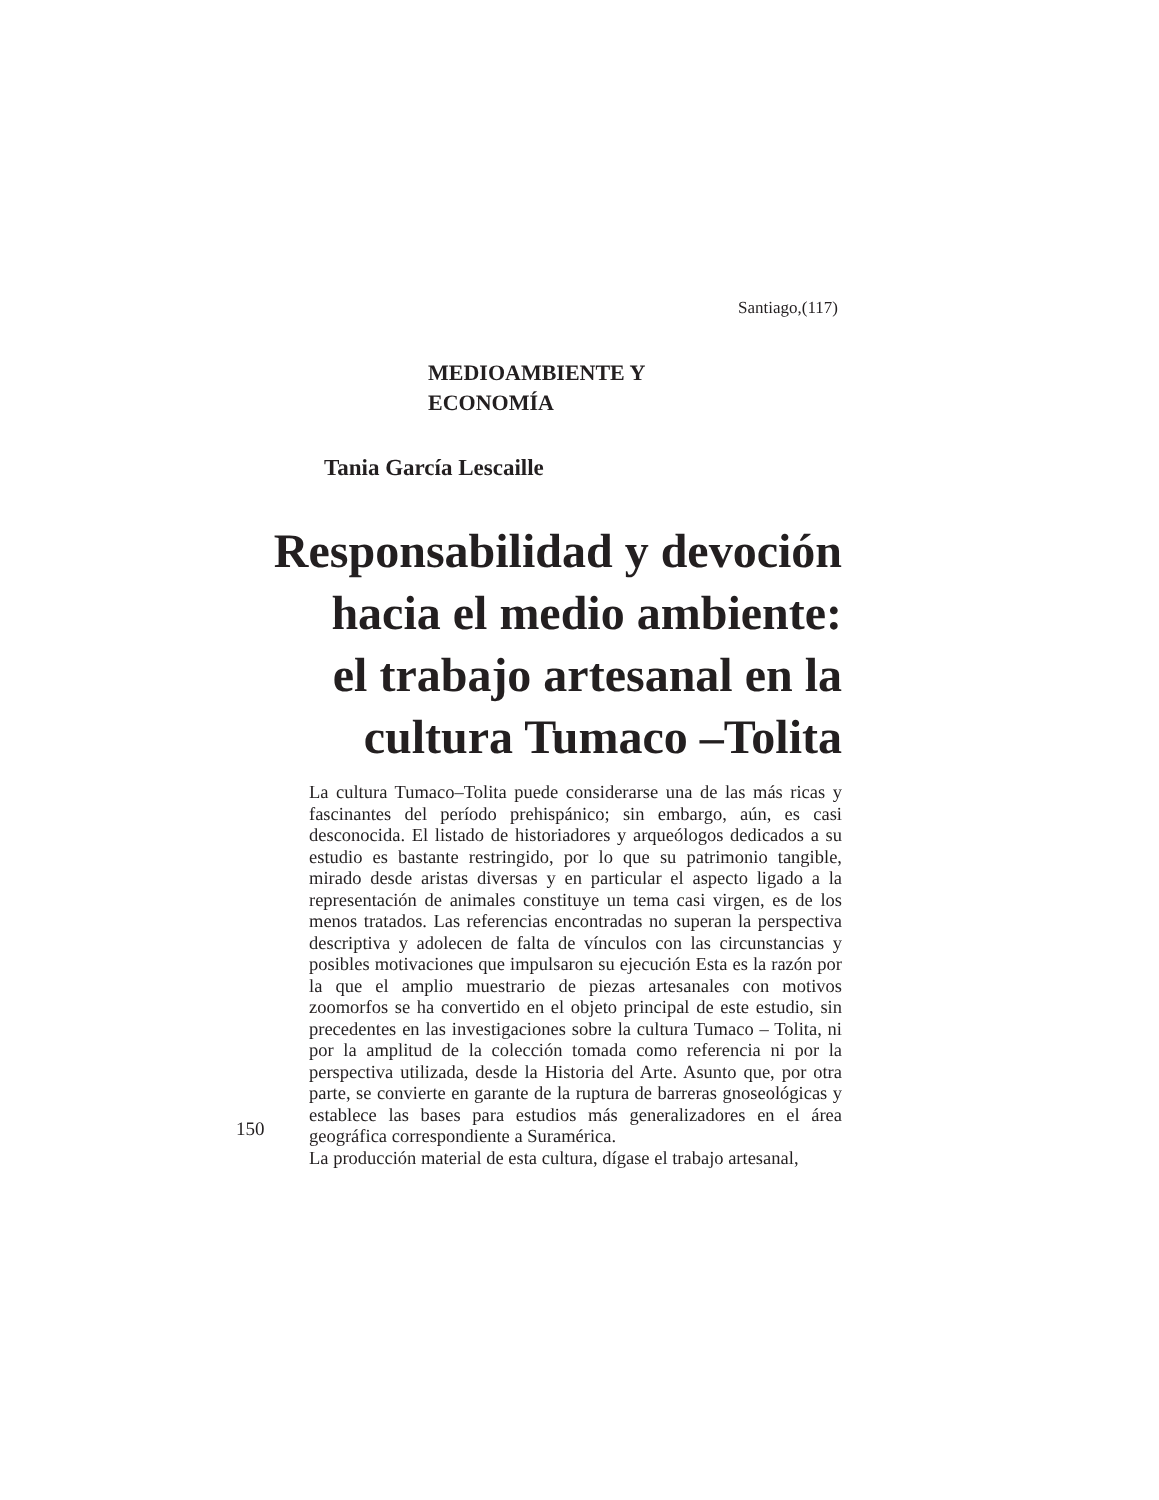Santiago,(117)
MEDIOAMBIENTE Y
ECONOMÍA
Tania García Lescaille
Responsabilidad y devoción
hacia el medio ambiente:
el trabajo artesanal en la
cultura Tumaco –Tolita
La cultura Tumaco–Tolita puede considerarse una de las más ricas y fascinantes del período prehispánico; sin embargo, aún, es casi desconocida. El listado de historiadores y arqueólogos dedicados a su estudio es bastante restringido, por lo que su patrimonio tangible, mirado desde aristas diversas y en particular el aspecto ligado a la representación de animales constituye un tema casi virgen, es de los menos tratados. Las referencias encontradas no superan la perspectiva descriptiva y adolecen de falta de vínculos con las circunstancias y posibles motivaciones que impulsaron su ejecución Esta es la razón por la que el amplio muestrario de piezas artesanales con motivos zoomorfos se ha convertido en el objeto principal de este estudio, sin precedentes en las investigaciones sobre la cultura Tumaco – Tolita, ni por la amplitud de la colección tomada como referencia ni por la perspectiva utilizada, desde la Historia del Arte. Asunto que, por otra parte, se convierte en garante de la ruptura de barreras gnoseológicas y establece las bases para estudios más generalizadores en el área geográfica correspondiente a Suramérica.
La producción material de esta cultura, dígase el trabajo artesanal,
150